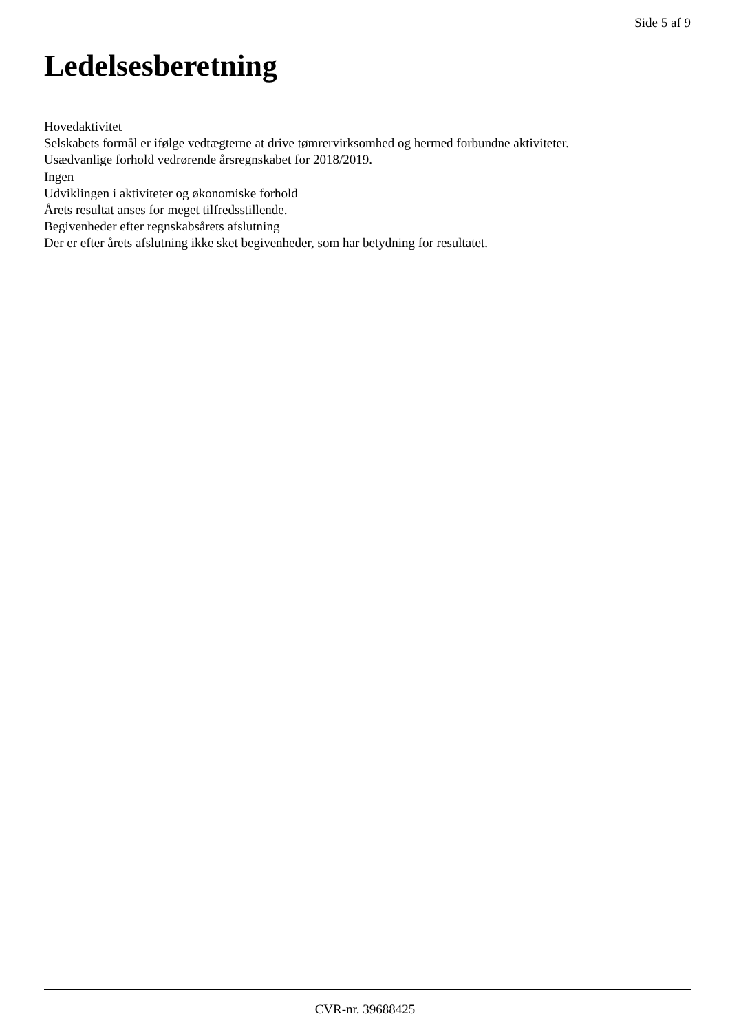Side 5 af 9
Ledelsesberetning
Hovedaktivitet
Selskabets formål er ifølge vedtægterne at drive tømrervirksomhed og hermed forbundne aktiviteter.
Usædvanlige forhold vedrørende årsregnskabet for 2018/2019.
Ingen
Udviklingen i aktiviteter og økonomiske forhold
Årets resultat anses for meget tilfredsstillende.
Begivenheder efter regnskabsårets afslutning
Der er efter årets afslutning ikke sket begivenheder, som har betydning for resultatet.
CVR-nr. 39688425